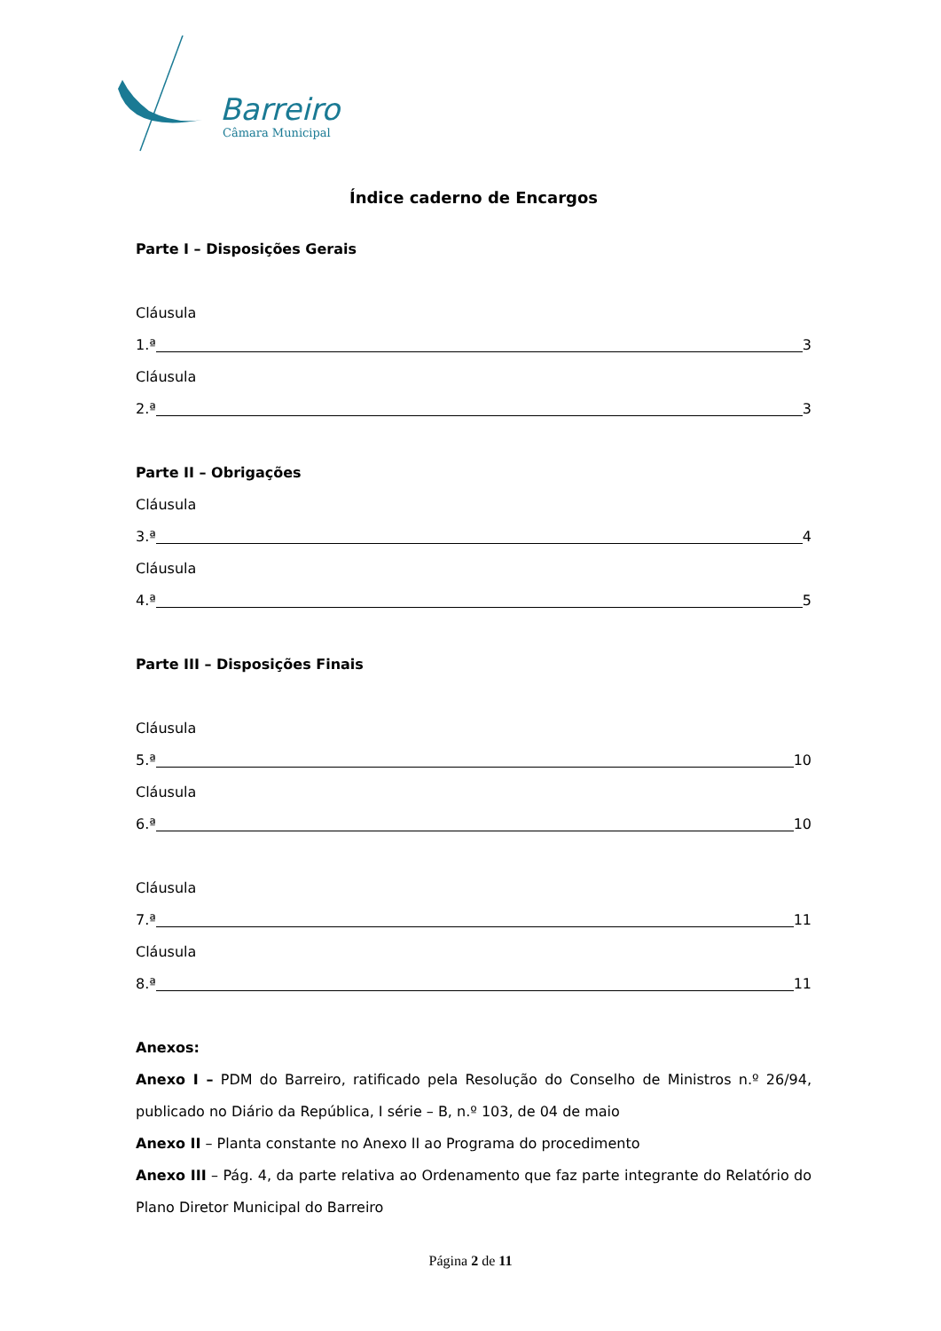Barreiro
Câmara Municipal
Índice caderno de Encargos
Parte I – Disposições Gerais
Cláusula
1.ª 3
Cláusula
2.ª 3
Parte II – Obrigações
Cláusula
3.ª 4
Cláusula
4.ª 5
Parte III – Disposições Finais
Cláusula
5.ª 10
Cláusula
6.ª 10
Cláusula
7.ª 11
Cláusula
8.ª 11
Anexos:
Anexo I – PDM do Barreiro, ratificado pela Resolução do Conselho de Ministros n.º 26/94, publicado no Diário da República, I série – B, n.º 103, de 04 de maio
Anexo II – Planta constante no Anexo II ao Programa do procedimento
Anexo III – Pág. 4, da parte relativa ao Ordenamento que faz parte integrante do Relatório do Plano Diretor Municipal do Barreiro
Página 2 de 11